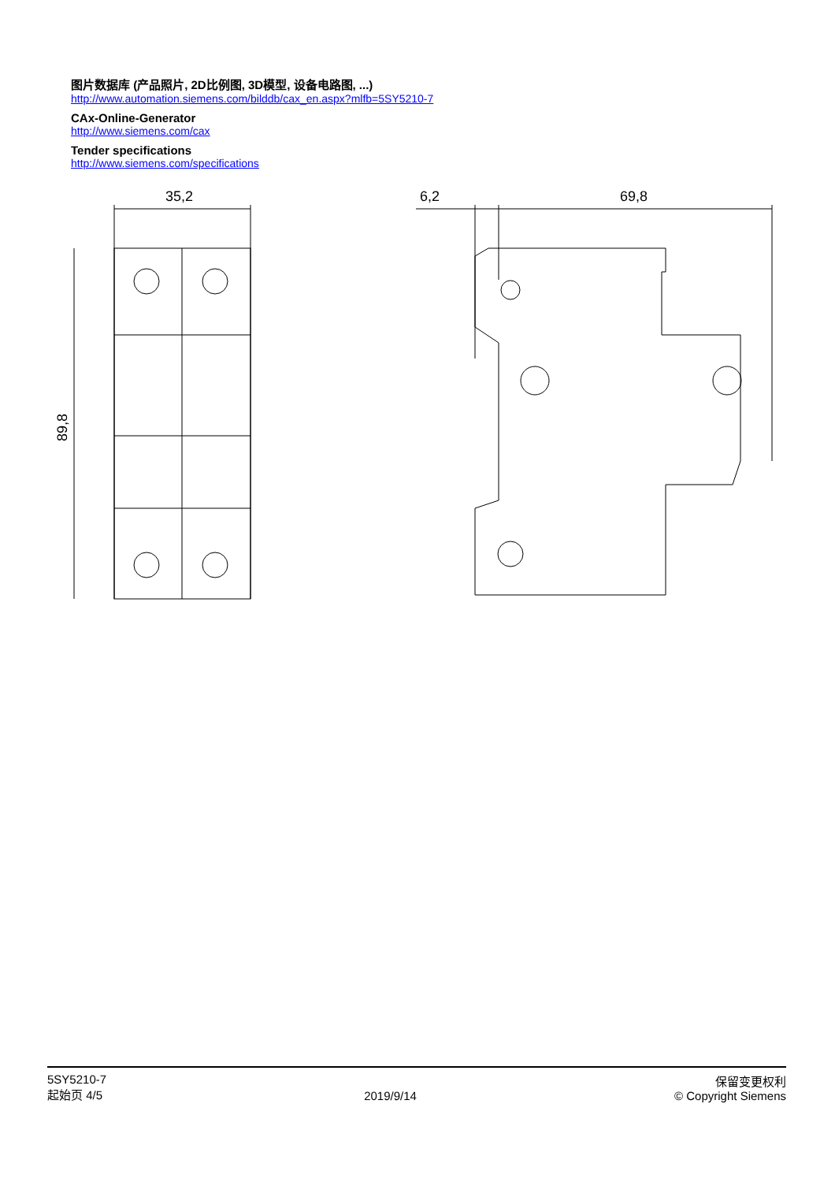图片数据库 (产品照片, 2D比例图, 3D模型, 设备电路图, ...)
http://www.automation.siemens.com/bilddb/cax_en.aspx?mlfb=5SY5210-7
CAx-Online-Generator
http://www.siemens.com/cax
Tender specifications
http://www.siemens.com/specifications
35,2
6,2
69,8
89,8
5SY5210-7
起始页 4/5
2019/9/14 保留变更权利
© Copyright Siemens